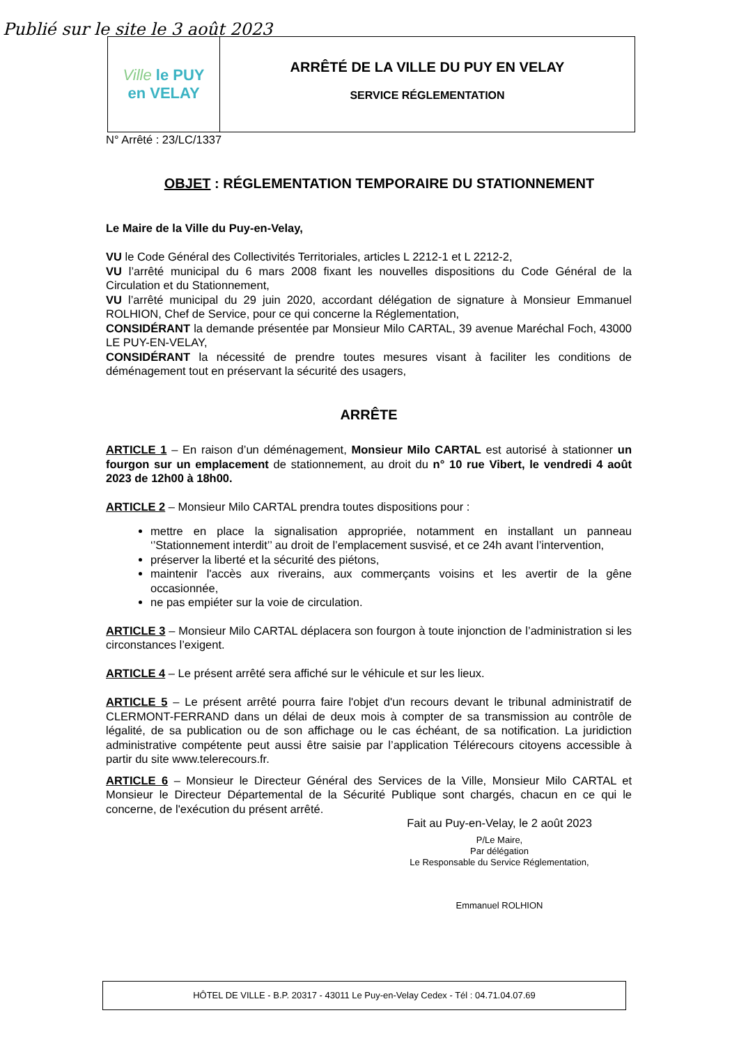Publié sur le site le 3 août 2023
Ville le PUY
en VELAY
ARRÊTÉ DE LA VILLE DU PUY EN VELAY
SERVICE RÉGLEMENTATION
N° Arrêté : 23/LC/1337
OBJET : RÉGLEMENTATION TEMPORAIRE DU STATIONNEMENT
Le Maire de la Ville du Puy-en-Velay,
VU le Code Général des Collectivités Territoriales, articles L 2212-1 et L 2212-2,
VU l’arrêté municipal du 6 mars 2008 fixant les nouvelles dispositions du Code Général de la Circulation et du Stationnement,
VU l’arrêté municipal du 29 juin 2020, accordant délégation de signature à Monsieur Emmanuel ROLHION, Chef de Service, pour ce qui concerne la Réglementation,
CONSIDÉRANT la demande présentée par Monsieur Milo CARTAL, 39 avenue Maréchal Foch, 43000 LE PUY-EN-VELAY,
CONSIDÉRANT la nécessité de prendre toutes mesures visant à faciliter les conditions de déménagement tout en préservant la sécurité des usagers,
ARRÊTE
ARTICLE 1 – En raison d’un déménagement, Monsieur Milo CARTAL est autorisé à stationner un fourgon sur un emplacement de stationnement, au droit du n° 10 rue Vibert, le vendredi 4 août 2023 de 12h00 à 18h00.
ARTICLE 2 – Monsieur Milo CARTAL prendra toutes dispositions pour :
mettre en place la signalisation appropriée, notamment en installant un panneau ‘’Stationnement interdit’’ au droit de l’emplacement susvisé, et ce 24h avant l’intervention,
préserver la liberté et la sécurité des piétons,
maintenir l'accès aux riverains, aux commerçants voisins et les avertir de la gêne occasionnée,
ne pas empiéter sur la voie de circulation.
ARTICLE 3 – Monsieur Milo CARTAL déplacera son fourgon à toute injonction de l’administration si les circonstances l’exigent.
ARTICLE 4 – Le présent arrêté sera affiché sur le véhicule et sur les lieux.
ARTICLE 5 – Le présent arrêté pourra faire l'objet d'un recours devant le tribunal administratif de CLERMONT-FERRAND dans un délai de deux mois à compter de sa transmission au contrôle de légalité, de sa publication ou de son affichage ou le cas échéant, de sa notification. La juridiction administrative compétente peut aussi être saisie par l’application Télérecours citoyens accessible à partir du site www.telerecours.fr.
ARTICLE 6 – Monsieur le Directeur Général des Services de la Ville, Monsieur Milo CARTAL et Monsieur le Directeur Départemental de la Sécurité Publique sont chargés, chacun en ce qui le concerne, de l'exécution du présent arrêté.
Fait au Puy-en-Velay, le 2 août 2023
P/Le Maire,
Par délégation
Le Responsable du Service Réglementation,
Emmanuel ROLHION
HÔTEL DE VILLE - B.P. 20317 - 43011 Le Puy-en-Velay Cedex - Tél : 04.71.04.07.69